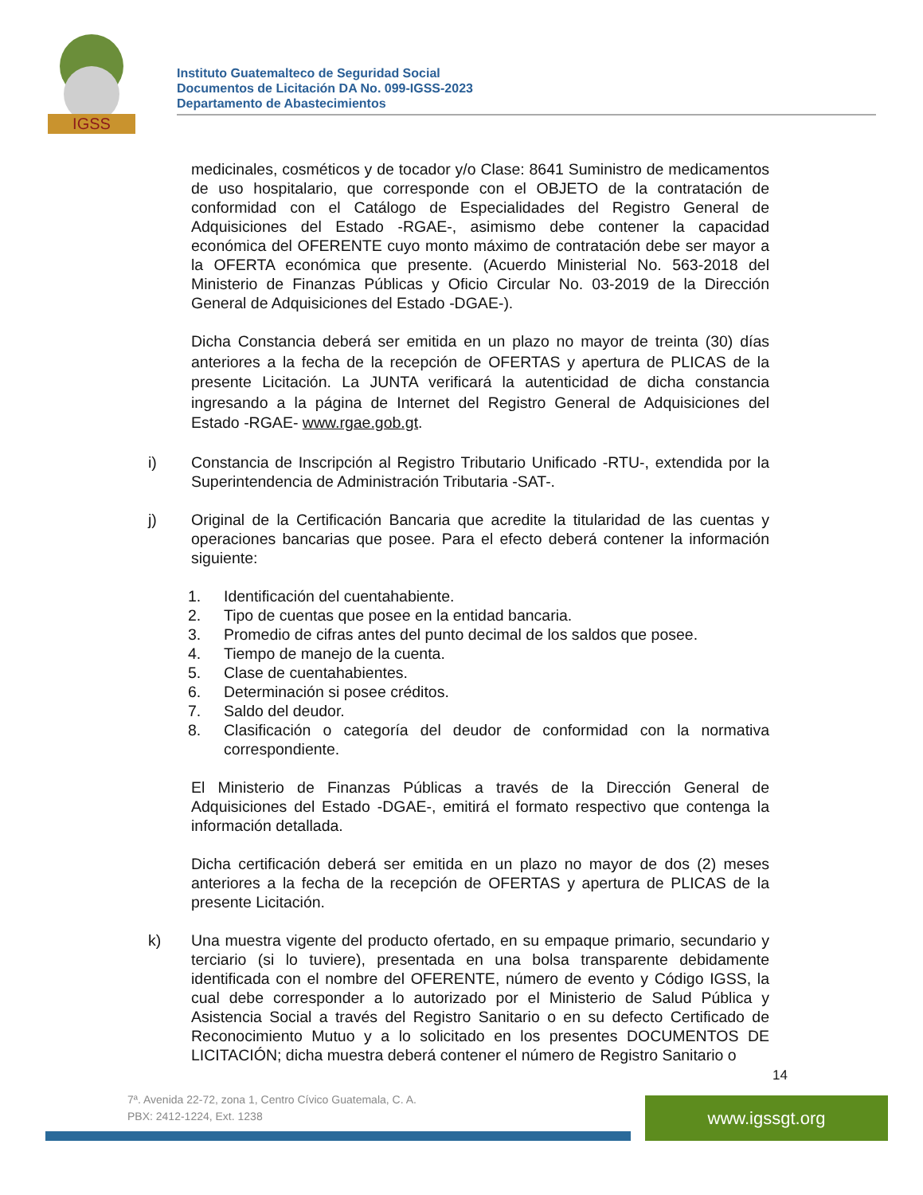IGSS
Instituto Guatemalteco de Seguridad Social
Documentos de Licitación DA No. 099-IGSS-2023
Departamento de Abastecimientos
medicinales, cosméticos y de tocador y/o Clase: 8641 Suministro de medicamentos de uso hospitalario, que corresponde con el OBJETO de la contratación de conformidad con el Catálogo de Especialidades del Registro General de Adquisiciones del Estado -RGAE-, asimismo debe contener la capacidad económica del OFERENTE cuyo monto máximo de contratación debe ser mayor a la OFERTA económica que presente. (Acuerdo Ministerial No. 563-2018 del Ministerio de Finanzas Públicas y Oficio Circular No. 03-2019 de la Dirección General de Adquisiciones del Estado -DGAE-).
Dicha Constancia deberá ser emitida en un plazo no mayor de treinta (30) días anteriores a la fecha de la recepción de OFERTAS y apertura de PLICAS de la presente Licitación. La JUNTA verificará la autenticidad de dicha constancia ingresando a la página de Internet del Registro General de Adquisiciones del Estado -RGAE- www.rgae.gob.gt.
i) Constancia de Inscripción al Registro Tributario Unificado -RTU-, extendida por la Superintendencia de Administración Tributaria -SAT-.
j) Original de la Certificación Bancaria que acredite la titularidad de las cuentas y operaciones bancarias que posee. Para el efecto deberá contener la información siguiente:
1. Identificación del cuentahabiente.
2. Tipo de cuentas que posee en la entidad bancaria.
3. Promedio de cifras antes del punto decimal de los saldos que posee.
4. Tiempo de manejo de la cuenta.
5. Clase de cuentahabientes.
6. Determinación si posee créditos.
7. Saldo del deudor.
8. Clasificación o categoría del deudor de conformidad con la normativa correspondiente.
El Ministerio de Finanzas Públicas a través de la Dirección General de Adquisiciones del Estado -DGAE-, emitirá el formato respectivo que contenga la información detallada.
Dicha certificación deberá ser emitida en un plazo no mayor de dos (2) meses anteriores a la fecha de la recepción de OFERTAS y apertura de PLICAS de la presente Licitación.
k) Una muestra vigente del producto ofertado, en su empaque primario, secundario y terciario (si lo tuviere), presentada en una bolsa transparente debidamente identificada con el nombre del OFERENTE, número de evento y Código IGSS, la cual debe corresponder a lo autorizado por el Ministerio de Salud Pública y Asistencia Social a través del Registro Sanitario o en su defecto Certificado de Reconocimiento Mutuo y a lo solicitado en los presentes DOCUMENTOS DE LICITACIÓN; dicha muestra deberá contener el número de Registro Sanitario o
14
7ª. Avenida 22-72, zona 1, Centro Cívico Guatemala, C. A.
PBX: 2412-1224, Ext. 1238
www.igssgt.org